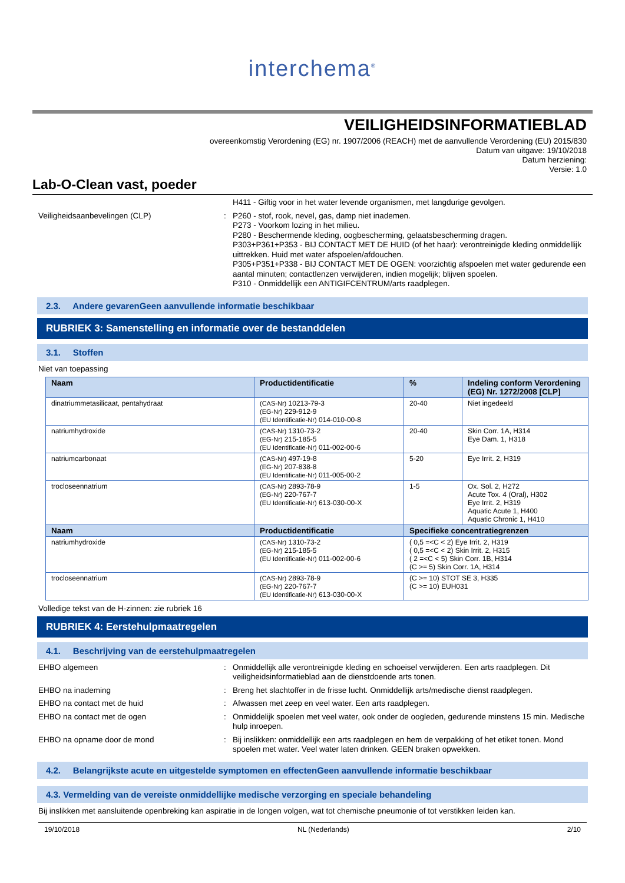interchema<sup>®</sup>
VEILIGHEIDSINFORMATIEBLAD
overeenkomstig Verordening (EG) nr. 1907/2006 (REACH) met de aanvullende Verordening (EU) 2015/830
Datum van uitgave: 19/10/2018
Datum herziening:
Versie: 1.0
Lab-O-Clean vast, poeder
H411 - Giftig voor in het water levende organismen, met langdurige gevolgen.
Veiligheidsaanbevelingen (CLP) : P260 - stof, rook, nevel, gas, damp niet inademen.
P273 - Voorkom lozing in het milieu.
P280 - Beschermende kleding, oogbescherming, gelaatsbescherming dragen.
P303+P361+P353 - BIJ CONTACT MET DE HUID (of het haar): verontreinigde kleding onmiddellijk uittrekken. Huid met water afspoelen/afdouchen.
P305+P351+P338 - BIJ CONTACT MET DE OGEN: voorzichtig afspoelen met water gedurende een aantal minuten; contactlenzen verwijderen, indien mogelijk; blijven spoelen.
P310 - Onmiddellijk een ANTIGIFCENTRUM/arts raadplegen.
2.3. Andere gevarenGeen aanvullende informatie beschikbaar
RUBRIEK 3: Samenstelling en informatie over de bestanddelen
3.1. Stoffen
Niet van toepassing
| Naam | Productidentificatie | % | Indeling conform Verordening (EG) Nr. 1272/2008 [CLP] |
| --- | --- | --- | --- |
| dinatriummetasilicaat, pentahydraat | (CAS-Nr) 10213-79-3 (EG-Nr) 229-912-9 (EU Identificatie-Nr) 014-010-00-8 | 20-40 | Niet ingedeeld |
| natriumhydroxide | (CAS-Nr) 1310-73-2 (EG-Nr) 215-185-5 (EU Identificatie-Nr) 011-002-00-6 | 20-40 | Skin Corr. 1A, H314 Eye Dam. 1, H318 |
| natriumcarbonaat | (CAS-Nr) 497-19-8 (EG-Nr) 207-838-8 (EU Identificatie-Nr) 011-005-00-2 | 5-20 | Eye Irrit. 2, H319 |
| trocloseennatrium | (CAS-Nr) 2893-78-9 (EG-Nr) 220-767-7 (EU Identificatie-Nr) 613-030-00-X | 1-5 | Ox. Sol. 2, H272 Acute Tox. 4 (Oral), H302 Eye Irrit. 2, H319 Aquatic Acute 1, H400 Aquatic Chronic 1, H410 |
| Naam | Productidentificatie | Specifieke concentratiegrenzen | |
| natriumhydroxide | (CAS-Nr) 1310-73-2 (EG-Nr) 215-185-5 (EU Identificatie-Nr) 011-002-00-6 | ( 0,5 =<C < 2) Eye Irrit. 2, H319 ( 0,5 =<C < 2) Skin Irrit. 2, H315 ( 2 =<C < 5) Skin Corr. 1B, H314 (C >= 5) Skin Corr. 1A, H314 | |
| trocloseennatrium | (CAS-Nr) 2893-78-9 (EG-Nr) 220-767-7 (EU Identificatie-Nr) 613-030-00-X | (C >= 10) STOT SE 3, H335 (C >= 10) EUH031 | |
Volledige tekst van de H-zinnen: zie rubriek 16
RUBRIEK 4: Eerstehulpmaatregelen
4.1. Beschrijving van de eerstehulpmaatregelen
EHBO algemeen : Onmiddellijk alle verontreinigde kleding en schoeisel verwijderen. Een arts raadplegen. Dit veiligheidsinformatieblad aan de dienstdoende arts tonen.
EHBO na inademing : Breng het slachtoffer in de frisse lucht. Onmiddellijk arts/medische dienst raadplegen.
EHBO na contact met de huid : Afwassen met zeep en veel water. Een arts raadplegen.
EHBO na contact met de ogen : Onmiddelijk spoelen met veel water, ook onder de oogleden, gedurende minstens 15 min. Medische hulp inroepen.
EHBO na opname door de mond : Bij inslikken: onmiddellijk een arts raadplegen en hem de verpakking of het etiket tonen. Mond spoelen met water. Veel water laten drinken. GEEN braken opwekken.
4.2. Belangrijkste acute en uitgestelde symptomen en effectenGeen aanvullende informatie beschikbaar
4.3. Vermelding van de vereiste onmiddellijke medische verzorging en speciale behandeling
Bij inslikken met aansluitende openbreking kan aspiratie in de longen volgen, wat tot chemische pneumonie of tot verstikken leiden kan.
19/10/2018 NL (Nederlands) 2/10